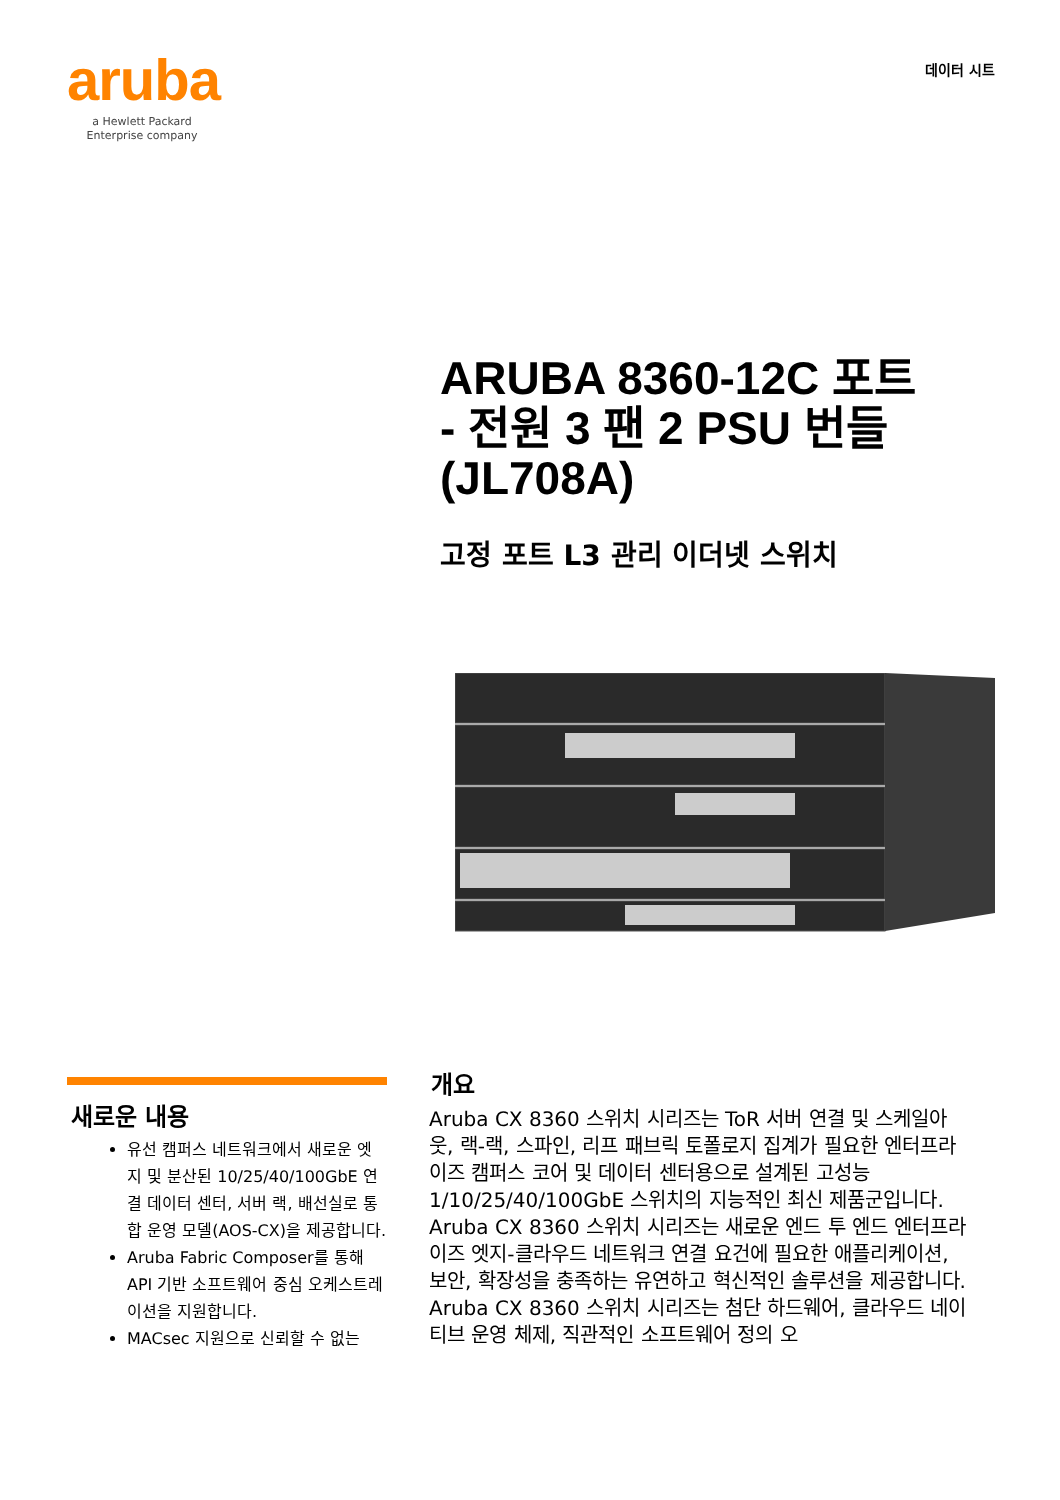aruba
a Hewlett Packard
Enterprise company
데이터 시트
ARUBA 8360-12C 포트
- 전원 3 팬 2 PSU 번들
(JL708A)
고정 포트 L3 관리 이더넷 스위치
새로운 내용
유선 캠퍼스 네트워크에서 새로운 엣지 및 분산된 10/25/40/100GbE 연결 데이터 센터, 서버 랙, 배선실로 통합 운영 모델(AOS-CX)을 제공합니다.
Aruba Fabric Composer를 통해 API 기반 소프트웨어 중심 오케스트레이션을 지원합니다.
MACsec 지원으로 신뢰할 수 없는
개요
Aruba CX 8360 스위치 시리즈는 ToR 서버 연결 및 스케일아웃, 랙-랙, 스파인, 리프 패브릭 토폴로지 집계가 필요한 엔터프라이즈 캠퍼스 코어 및 데이터 센터용으로 설계된 고성능 1/10/25/40/100GbE 스위치의 지능적인 최신 제품군입니다. Aruba CX 8360 스위치 시리즈는 새로운 엔드 투 엔드 엔터프라이즈 엣지-클라우드 네트워크 연결 요건에 필요한 애플리케이션, 보안, 확장성을 충족하는 유연하고 혁신적인 솔루션을 제공합니다. Aruba CX 8360 스위치 시리즈는 첨단 하드웨어, 클라우드 네이티브 운영 체제, 직관적인 소프트웨어 정의 오